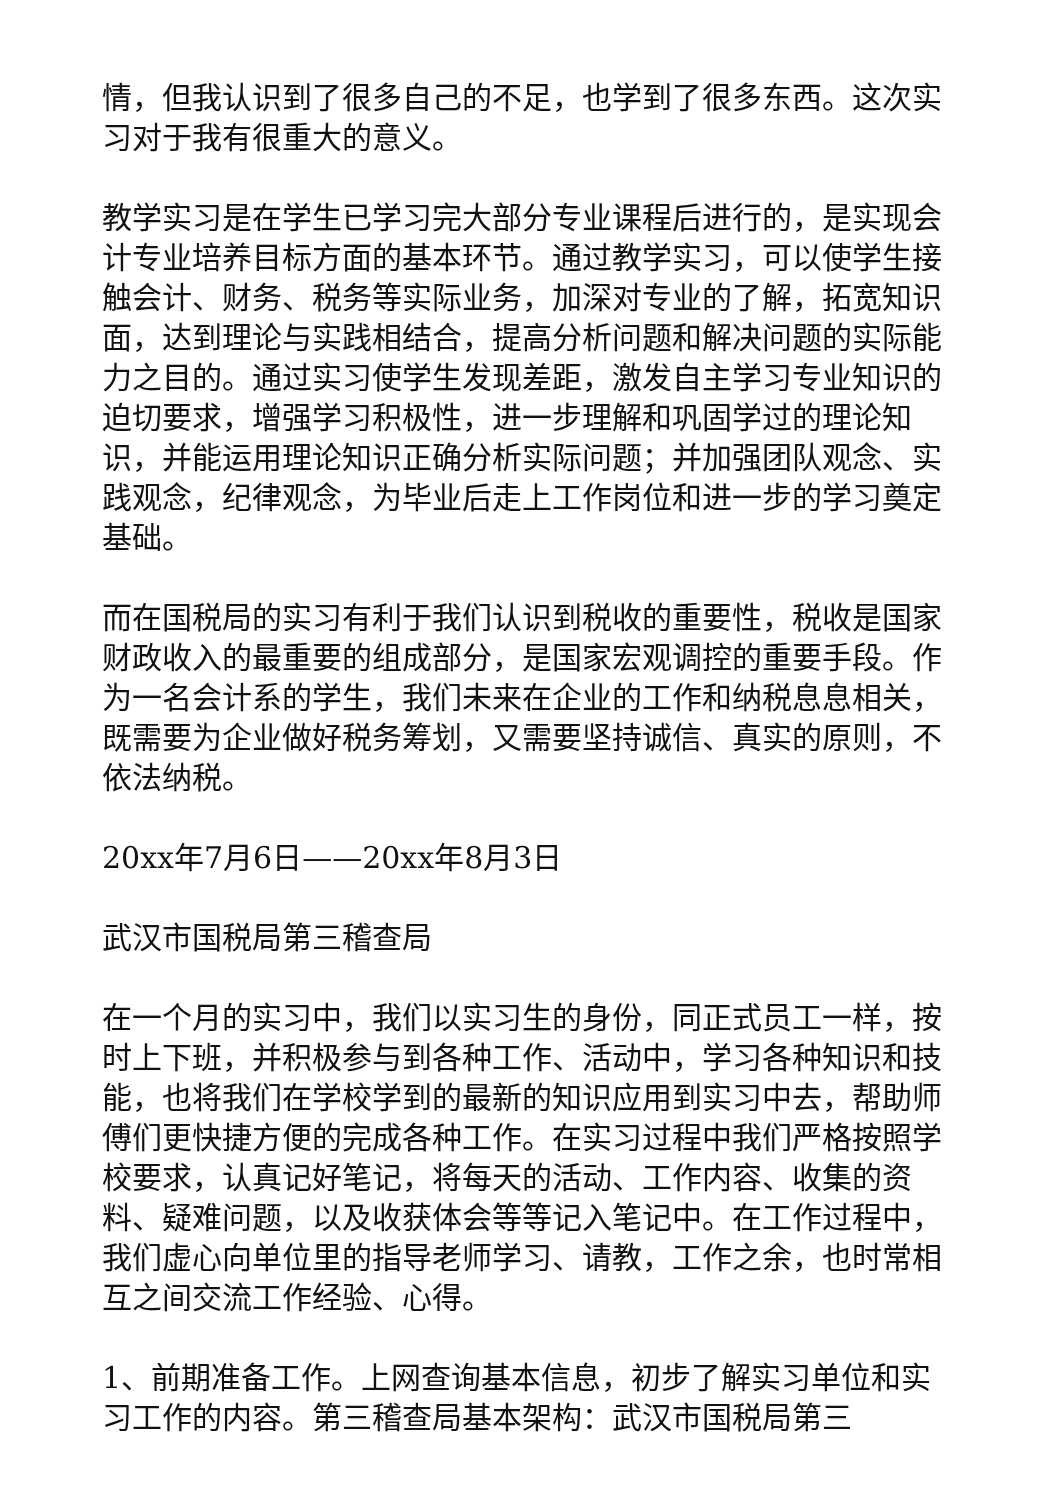情，但我认识到了很多自己的不足，也学到了很多东西。这次实习对于我有很重大的意义。
教学实习是在学生已学习完大部分专业课程后进行的，是实现会计专业培养目标方面的基本环节。通过教学实习，可以使学生接触会计、财务、税务等实际业务，加深对专业的了解，拓宽知识面，达到理论与实践相结合，提高分析问题和解决问题的实际能力之目的。通过实习使学生发现差距，激发自主学习专业知识的迫切要求，增强学习积极性，进一步理解和巩固学过的理论知识，并能运用理论知识正确分析实际问题；并加强团队观念、实践观念，纪律观念，为毕业后走上工作岗位和进一步的学习奠定基础。
而在国税局的实习有利于我们认识到税收的重要性，税收是国家财政收入的最重要的组成部分，是国家宏观调控的重要手段。作为一名会计系的学生，我们未来在企业的工作和纳税息息相关，既需要为企业做好税务筹划，又需要坚持诚信、真实的原则，不依法纳税。
20xx年7月6日——20xx年8月3日
武汉市国税局第三稽查局
在一个月的实习中，我们以实习生的身份，同正式员工一样，按时上下班，并积极参与到各种工作、活动中，学习各种知识和技能，也将我们在学校学到的最新的知识应用到实习中去，帮助师傅们更快捷方便的完成各种工作。在实习过程中我们严格按照学校要求，认真记好笔记，将每天的活动、工作内容、收集的资料、疑难问题，以及收获体会等等记入笔记中。在工作过程中，我们虚心向单位里的指导老师学习、请教，工作之余，也时常相互之间交流工作经验、心得。
1、前期准备工作。上网查询基本信息，初步了解实习单位和实习工作的内容。第三稽查局基本架构：武汉市国税局第三